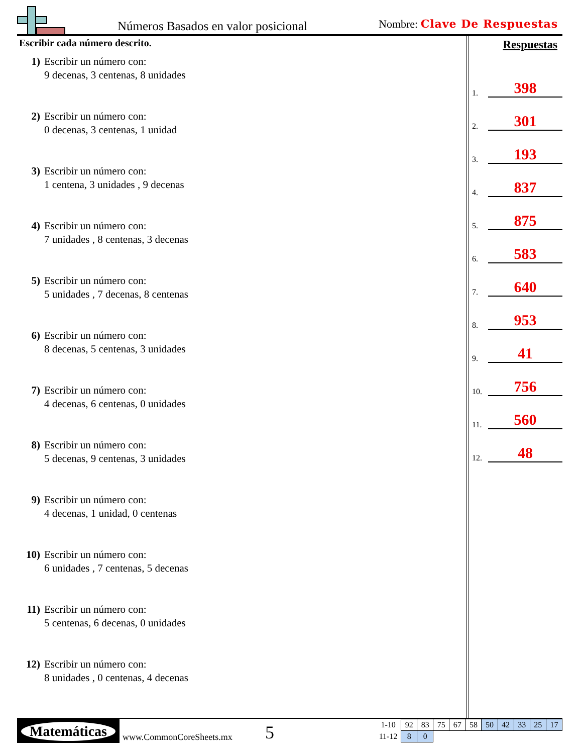Números Basados en valor posicional
Nombre: Clave De Respuestas
Escribir cada número descrito.
1) Escribir un número con:
9 decenas, 3 centenas, 8 unidades
2) Escribir un número con:
0 decenas, 3 centenas, 1 unidad
3) Escribir un número con:
1 centena, 3 unidades , 9 decenas
4) Escribir un número con:
7 unidades , 8 centenas, 3 decenas
5) Escribir un número con:
5 unidades , 7 decenas, 8 centenas
6) Escribir un número con:
8 decenas, 5 centenas, 3 unidades
7) Escribir un número con:
4 decenas, 6 centenas, 0 unidades
8) Escribir un número con:
5 decenas, 9 centenas, 3 unidades
9) Escribir un número con:
4 decenas, 1 unidad, 0 centenas
10) Escribir un número con:
6 unidades , 7 centenas, 5 decenas
11) Escribir un número con:
5 centenas, 6 decenas, 0 unidades
12) Escribir un número con:
8 unidades , 0 centenas, 4 decenas
Respuestas
1. 398
2. 301
3. 193
4. 837
5. 875
6. 583
7. 640
8. 953
9. 41
10. 756
11. 560
12. 48
Matemáticas
www.CommonCoreSheets.mx 5
| 1-10 | 92 | 83 | 75 | 67 | 58 | 50 | 42 | 33 | 25 | 17 |
| 11-12 | 8 | 0 | | | | | | | | |